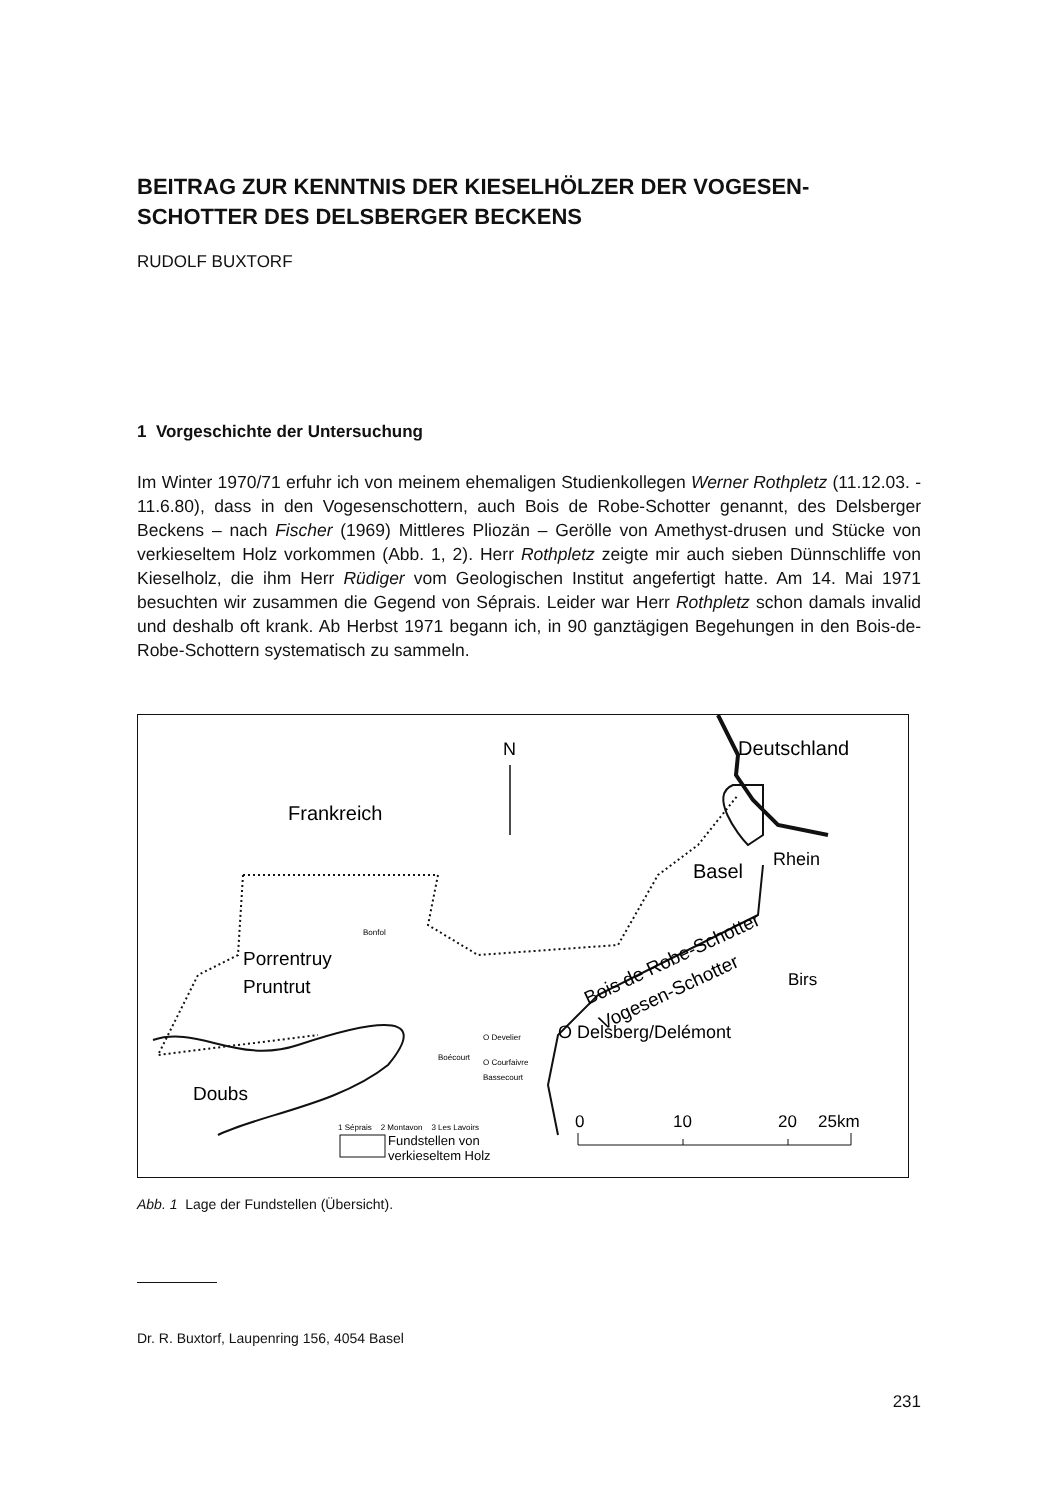BEITRAG ZUR KENNTNIS DER KIESELHÖLZER DER VOGESEN-SCHOTTER DES DELSBERGER BECKENS
RUDOLF BUXTORF
1 Vorgeschichte der Untersuchung
Im Winter 1970/71 erfuhr ich von meinem ehemaligen Studienkollegen Werner Rothpletz (11.12.03. - 11.6.80), dass in den Vogesenschottern, auch Bois de Robe-Schotter genannt, des Delsberger Beckens – nach Fischer (1969) Mittleres Pliozän – Gerölle von Amethyst-drusen und Stücke von verkieseltem Holz vorkommen (Abb. 1, 2). Herr Rothpletz zeigte mir auch sieben Dünnschliffe von Kieselholz, die ihm Herr Rüdiger vom Geologischen Institut angefertigt hatte. Am 14. Mai 1971 besuchten wir zusammen die Gegend von Séprais. Leider war Herr Rothpletz schon damals invalid und deshalb oft krank. Ab Herbst 1971 begann ich, in 90 ganztägigen Begehungen in den Bois-de-Robe-Schottern systematisch zu sammeln.
N
Deutschland
Frankreich
Basel
Rhein
Bonfol
Porrentruy
Pruntrut
Bois de Robe-Schotter
Vogesen-Schotter
Birs
O Delsberg/Delémont
Boécourt
Bassecourt
O Develier
O Courfaivre
Doubs
1 Séprais 2 Montavon 3 Les Lavoirs
Fundstellen von
verkieseltem Holz
0
10
20
25km
Abb. 1 Lage der Fundstellen (Übersicht).
Dr. R. Buxtorf, Laupenring 156, 4054 Basel
231